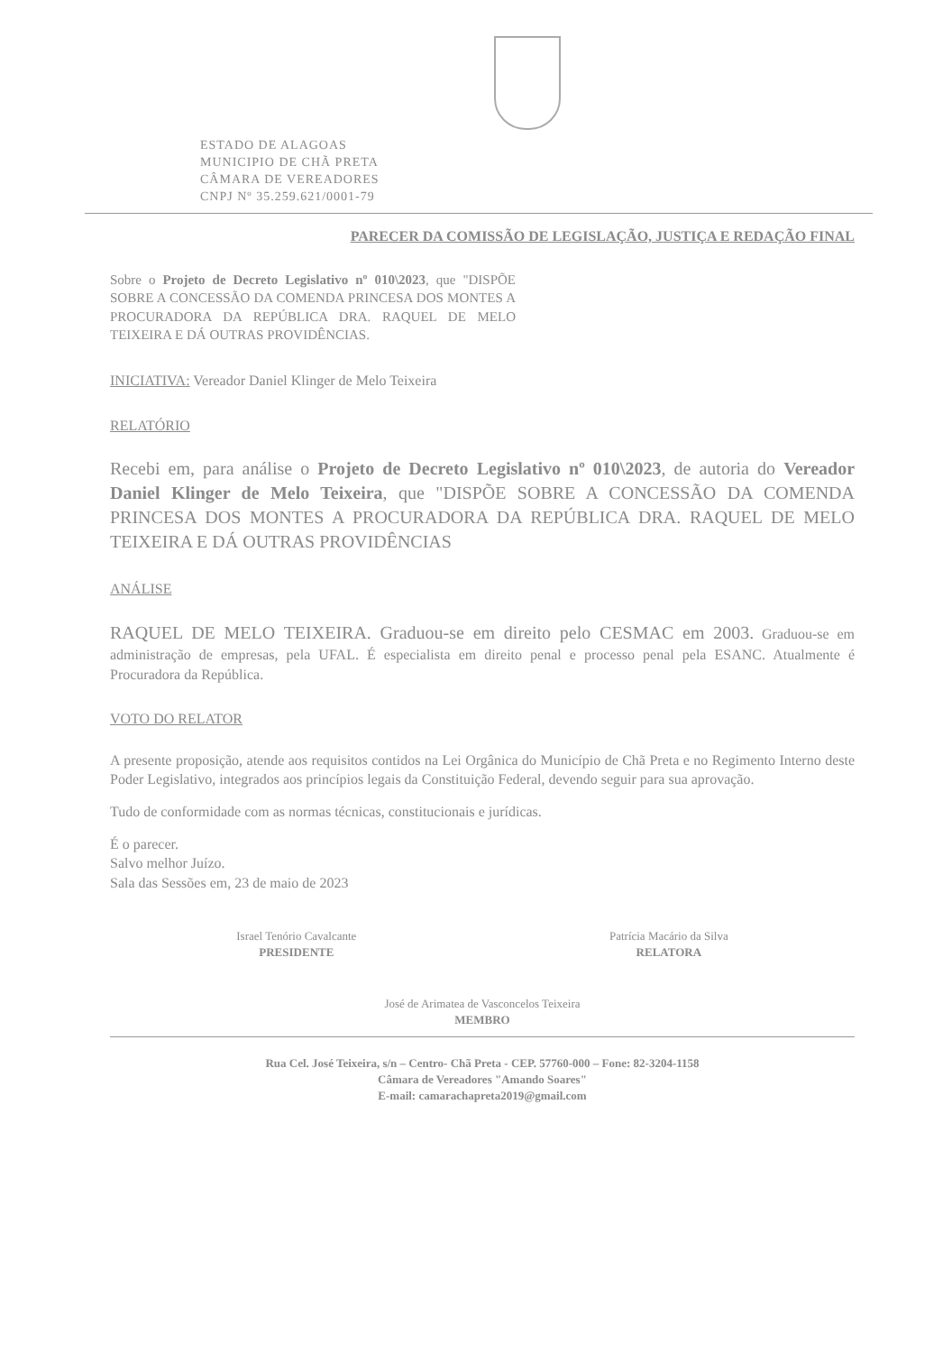ESTADO DE ALAGOAS
MUNICIPIO DE CHÃ PRETA
CÂMARA DE VEREADORES
CNPJ Nº 35.259.621/0001-79
PARECER DA COMISSÃO DE LEGISLAÇÃO, JUSTIÇA E REDAÇÃO FINAL
Sobre o Projeto de Decreto Legislativo nº 010\2023, que "DISPÕE SOBRE A CONCESSÃO DA COMENDA PRINCESA DOS MONTES A PROCURADORA DA REPÚBLICA DRA. RAQUEL DE MELO TEIXEIRA E DÁ OUTRAS PROVIDÊNCIAS.
INICIATIVA: Vereador Daniel Klinger de Melo Teixeira
RELATÓRIO
Recebi em, para análise o Projeto de Decreto Legislativo nº 010\2023, de autoria do Vereador Daniel Klinger de Melo Teixeira, que "DISPÕE SOBRE A CONCESSÃO DA COMENDA PRINCESA DOS MONTES A PROCURADORA DA REPÚBLICA DRA. RAQUEL DE MELO TEIXEIRA E DÁ OUTRAS PROVIDÊNCIAS
ANÁLISE
RAQUEL DE MELO TEIXEIRA. Graduou-se em direito pelo CESMAC em 2003. Graduou-se em administração de empresas, pela UFAL. É especialista em direito penal e processo penal pela ESANC. Atualmente é Procuradora da República.
VOTO DO RELATOR
A presente proposição, atende aos requisitos contidos na Lei Orgânica do Município de Chã Preta e no Regimento Interno deste Poder Legislativo, integrados aos princípios legais da Constituição Federal, devendo seguir para sua aprovação.
Tudo de conformidade com as normas técnicas, constitucionais e jurídicas.
É o parecer.
Salvo melhor Juízo.
Sala das Sessões em, 23 de maio de 2023
Israel Tenório Cavalcante
PRESIDENTE
Patrícia Macário da Silva
RELATORA
José de Arimatea de Vasconcelos Teixeira
MEMBRO
Rua Cel. José Teixeira, s/n – Centro- Chã Preta - CEP. 57760-000 – Fone: 82-3204-1158
Câmara de Vereadores "Amando Soares"
E-mail: camarachapreta2019@gmail.com